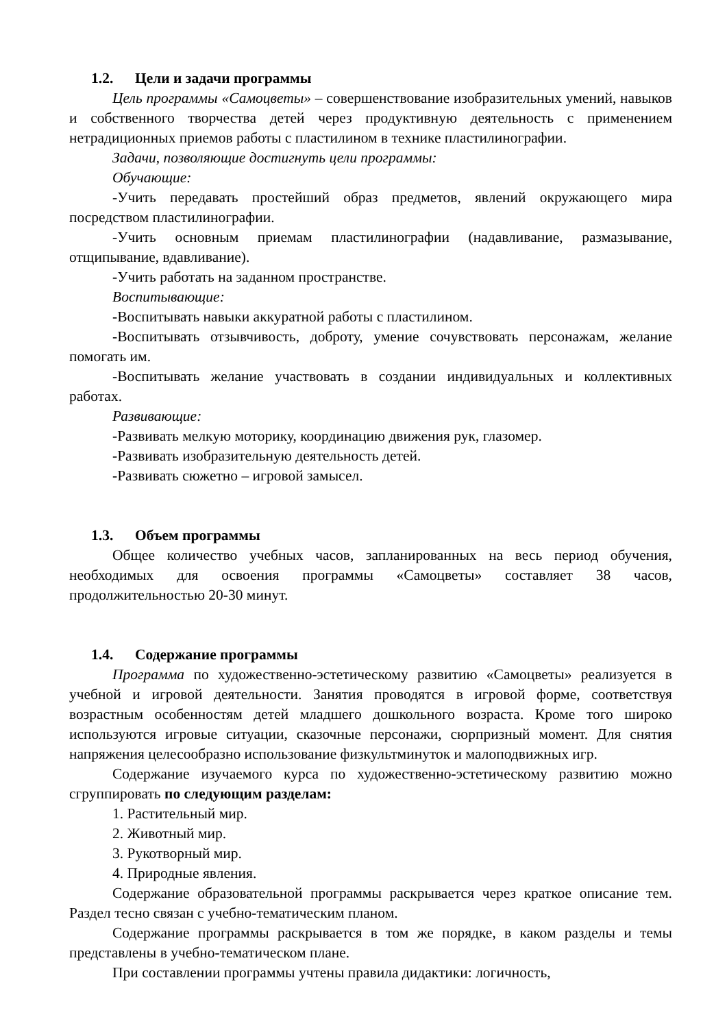1.2. Цели и задачи программы
Цель программы «Самоцветы» – совершенствование изобразительных умений, навыков и собственного творчества детей через продуктивную деятельность с применением нетрадиционных приемов работы с пластилином в технике пластилинографии.
Задачи, позволяющие достигнуть цели программы:
Обучающие:
-Учить передавать простейший образ предметов, явлений окружающего мира посредством пластилинографии.
-Учить основным приемам пластилинографии (надавливание, размазывание, отщипывание, вдавливание).
-Учить работать на заданном пространстве.
Воспитывающие:
-Воспитывать навыки аккуратной работы с пластилином.
-Воспитывать отзывчивость, доброту, умение сочувствовать персонажам, желание помогать им.
-Воспитывать желание участвовать в создании индивидуальных и коллективных работах.
Развивающие:
-Развивать мелкую моторику, координацию движения рук, глазомер.
-Развивать изобразительную деятельность детей.
-Развивать сюжетно – игровой замысел.
1.3. Объем программы
Общее количество учебных часов, запланированных на весь период обучения, необходимых для освоения программы «Самоцветы» составляет 38 часов, продолжительностью 20-30 минут.
1.4. Содержание программы
Программа по художественно-эстетическому развитию «Самоцветы» реализуется в учебной и игровой деятельности. Занятия проводятся в игровой форме, соответствуя возрастным особенностям детей младшего дошкольного возраста. Кроме того широко используются игровые ситуации, сказочные персонажи, сюрпризный момент. Для снятия напряжения целесообразно использование физкультминуток и малоподвижных игр.
Содержание изучаемого курса по художественно-эстетическому развитию можно сгруппировать по следующим разделам:
1. Растительный мир.
2. Животный мир.
3. Рукотворный мир.
4. Природные явления.
Содержание образовательной программы раскрывается через краткое описание тем. Раздел тесно связан с учебно-тематическим планом.
Содержание программы раскрывается в том же порядке, в каком разделы и темы представлены в учебно-тематическом плане.
При составлении программы учтены правила дидактики: логичность,